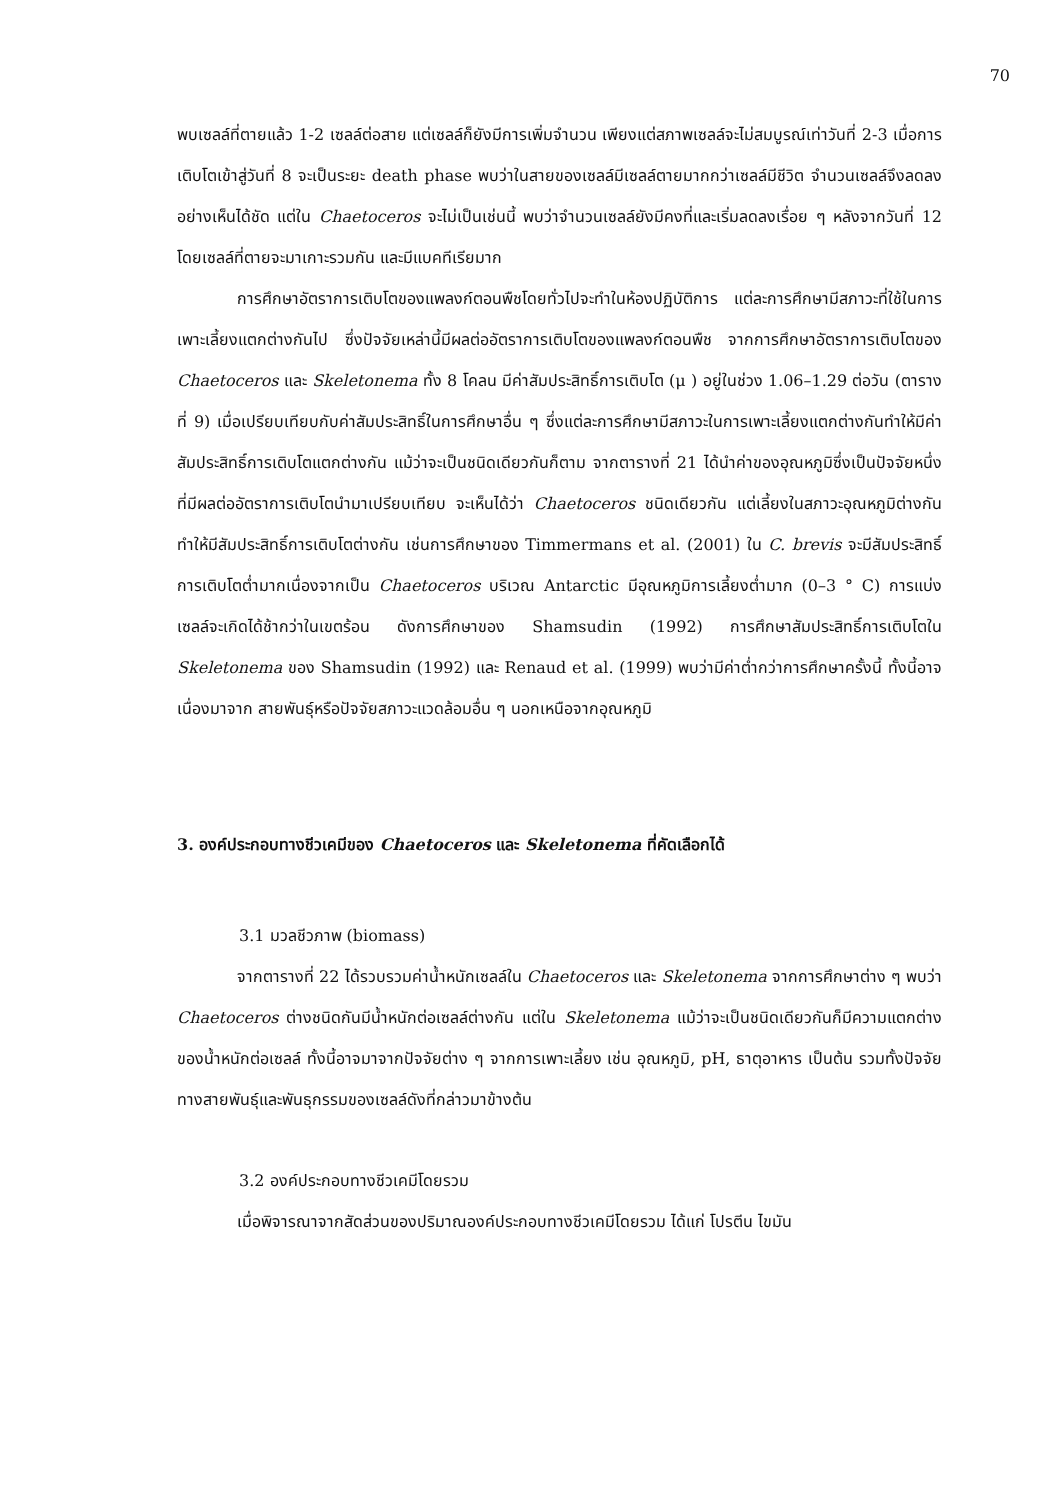70
พบเซลล์ที่ตายแล้ว 1-2 เซลล์ต่อสาย แต่เซลล์ก็ยังมีการเพิ่มจำนวน เพียงแต่สภาพเซลล์จะไม่สมบูรณ์เท่าวันที่ 2-3 เมื่อการเติบโตเข้าสู่วันที่ 8 จะเป็นระยะ death phase พบว่าในสายของเซลล์มีเซลล์ตายมากกว่าเซลล์มีชีวิต จำนวนเซลล์จึงลดลงอย่างเห็นได้ชัด แต่ใน Chaetoceros จะไม่เป็นเช่นนี้ พบว่าจำนวนเซลล์ยังมีคงที่และเริ่มลดลงเรื่อย ๆ หลังจากวันที่ 12 โดยเซลล์ที่ตายจะมาเกาะรวมกัน และมีแบคทีเรียมาก
การศึกษาอัตราการเติบโตของแพลงก์ตอนพืชโดยทั่วไปจะทำในห้องปฏิบัติการ แต่ละการศึกษามีสภาวะที่ใช้ในการเพาะเลี้ยงแตกต่างกันไป ซึ่งปัจจัยเหล่านี้มีผลต่ออัตราการเติบโตของแพลงก์ตอนพืช จากการศึกษาอัตราการเติบโตของ Chaetoceros และ Skeletonema ทั้ง 8 โคลน มีค่าสัมประสิทธิ์การเติบโต (μ ) อยู่ในช่วง 1.06–1.29 ต่อวัน (ตารางที่ 9) เมื่อเปรียบเทียบกับค่าสัมประสิทธิ์ในการศึกษาอื่น ๆ ซึ่งแต่ละการศึกษามีสภาวะในการเพาะเลี้ยงแตกต่างกันทำให้มีค่าสัมประสิทธิ์การเติบโตแตกต่างกัน แม้ว่าจะเป็นชนิดเดียวกันก็ตาม จากตารางที่ 21 ได้นำค่าของอุณหภูมิซึ่งเป็นปัจจัยหนึ่งที่มีผลต่ออัตราการเติบโตนำมาเปรียบเทียบ จะเห็นได้ว่า Chaetoceros ชนิดเดียวกัน แต่เลี้ยงในสภาวะอุณหภูมิต่างกันทำให้มีสัมประสิทธิ์การเติบโตต่างกัน เช่นการศึกษาของ Timmermans et al. (2001) ใน C. brevis จะมีสัมประสิทธิ์การเติบโตต่ำมากเนื่องจากเป็น Chaetoceros บริเวณ Antarctic มีอุณหภูมิการเลี้ยงต่ำมาก (0–3 ° C) การแบ่งเซลล์จะเกิดได้ช้ากว่าในเขตร้อน ดังการศึกษาของ Shamsudin (1992) การศึกษาสัมประสิทธิ์การเติบโตใน Skeletonema ของ Shamsudin (1992) และ Renaud et al. (1999) พบว่ามีค่าต่ำกว่าการศึกษาครั้งนี้ ทั้งนี้อาจเนื่องมาจาก สายพันธุ์หรือปัจจัยสภาวะแวดล้อมอื่น ๆ นอกเหนือจากอุณหภูมิ
3. องค์ประกอบทางชีวเคมีของ Chaetoceros และ Skeletonema ที่คัดเลือกได้
3.1 มวลชีวภาพ (biomass)
จากตารางที่ 22 ได้รวบรวมค่าน้ำหนักเซลล์ใน Chaetoceros และ Skeletonema จากการศึกษาต่าง ๆ พบว่า Chaetoceros ต่างชนิดกันมีน้ำหนักต่อเซลล์ต่างกัน แต่ใน Skeletonema แม้ว่าจะเป็นชนิดเดียวกันก็มีความแตกต่างของน้ำหนักต่อเซลล์ ทั้งนี้อาจมาจากปัจจัยต่าง ๆ จากการเพาะเลี้ยง เช่น อุณหภูมิ, pH, ธาตุอาหาร เป็นต้น รวมทั้งปัจจัยทางสายพันธุ์และพันธุกรรมของเซลล์ดังที่กล่าวมาข้างต้น
3.2 องค์ประกอบทางชีวเคมีโดยรวม
เมื่อพิจารณาจากสัดส่วนของปริมาณองค์ประกอบทางชีวเคมีโดยรวม ได้แก่ โปรตีน ไขมัน